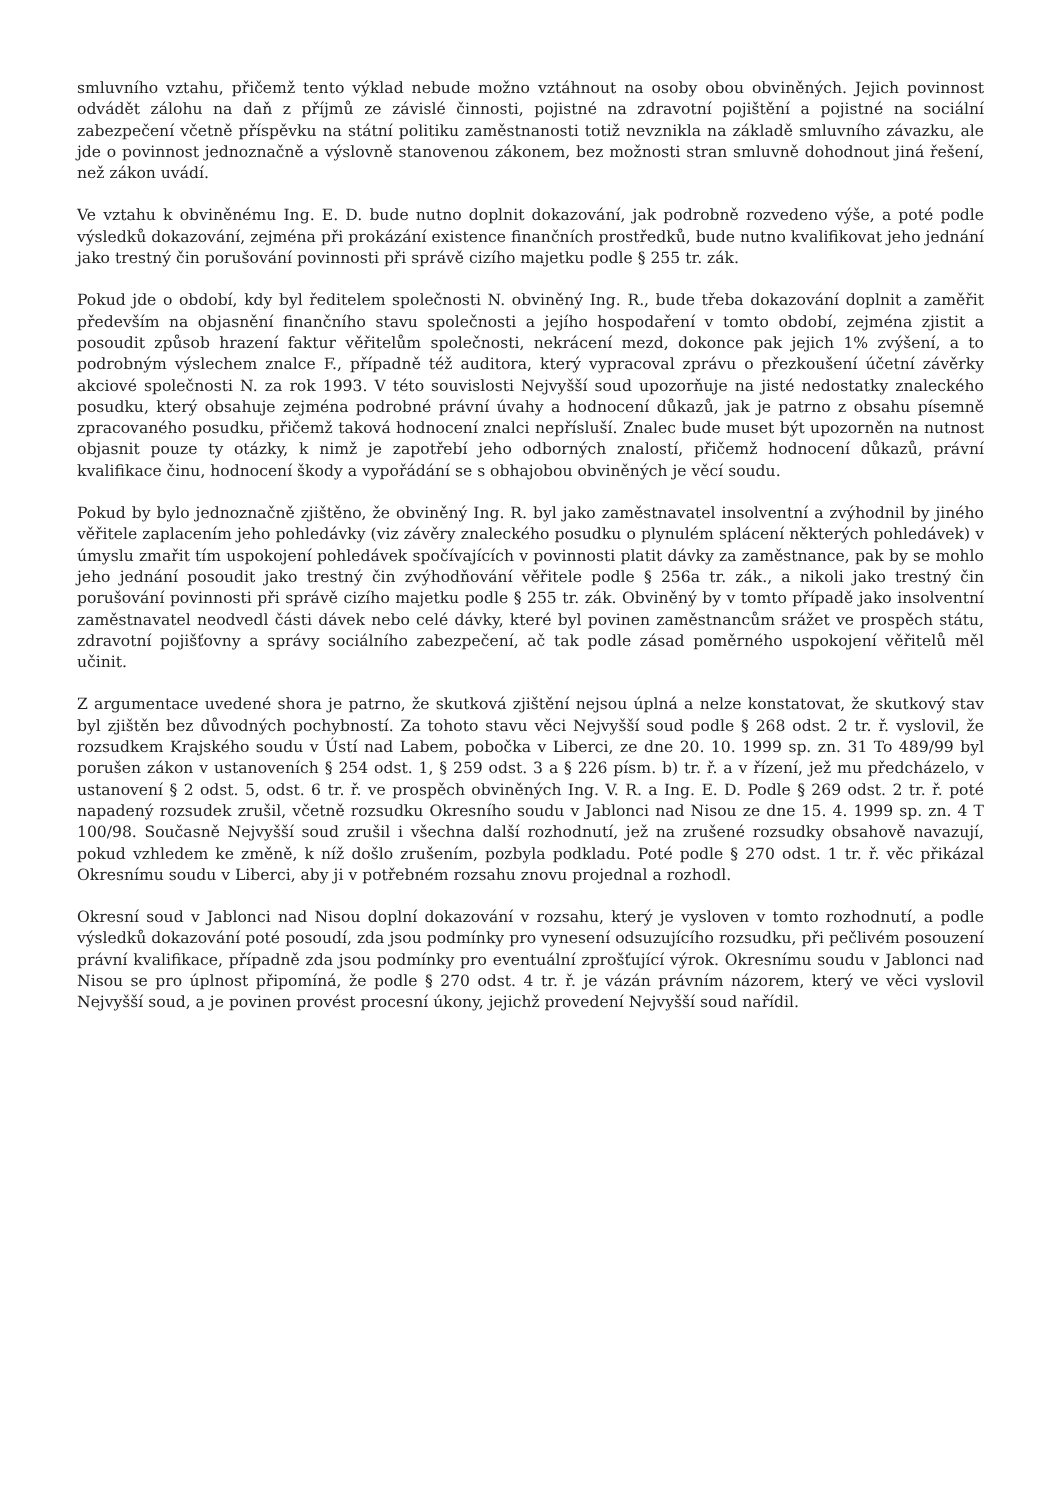smluvního vztahu, přičemž tento výklad nebude možno vztáhnout na osoby obou obviněných. Jejich povinnost odvádět zálohu na daň z příjmů ze závislé činnosti, pojistné na zdravotní pojištění a pojistné na sociální zabezpečení včetně příspěvku na státní politiku zaměstnanosti totiž nevznikla na základě smluvního závazku, ale jde o povinnost jednoznačně a výslovně stanovenou zákonem, bez možnosti stran smluvně dohodnout jiná řešení, než zákon uvádí.
Ve vztahu k obviněnému Ing. E. D. bude nutno doplnit dokazování, jak podrobně rozvedeno výše, a poté podle výsledků dokazování, zejména při prokázání existence finančních prostředků, bude nutno kvalifikovat jeho jednání jako trestný čin porušování povinnosti při správě cizího majetku podle § 255 tr. zák.
Pokud jde o období, kdy byl ředitelem společnosti N. obviněný Ing. R., bude třeba dokazování doplnit a zaměřit především na objasnění finančního stavu společnosti a jejího hospodaření v tomto období, zejména zjistit a posoudit způsob hrazení faktur věřitelům společnosti, nekrácení mezd, dokonce pak jejich 1% zvýšení, a to podrobným výslechem znalce F., případně též auditora, který vypracoval zprávu o přezkoušení účetní závěrky akciové společnosti N. za rok 1993. V této souvislosti Nejvyšší soud upozorňuje na jisté nedostatky znaleckého posudku, který obsahuje zejména podrobné právní úvahy a hodnocení důkazů, jak je patrno z obsahu písemně zpracovaného posudku, přičemž taková hodnocení znalci nepřísluší. Znalec bude muset být upozorněn na nutnost objasnit pouze ty otázky, k nimž je zapotřebí jeho odborných znalostí, přičemž hodnocení důkazů, právní kvalifikace činu, hodnocení škody a vypořádání se s obhajobou obviněných je věcí soudu.
Pokud by bylo jednoznačně zjištěno, že obviněný Ing. R. byl jako zaměstnavatel insolventní a zvýhodnil by jiného věřitele zaplacením jeho pohledávky (viz závěry znaleckého posudku o plynulém splácení některých pohledávek) v úmyslu zmařit tím uspokojení pohledávek spočívajících v povinnosti platit dávky za zaměstnance, pak by se mohlo jeho jednání posoudit jako trestný čin zvýhodňování věřitele podle § 256a tr. zák., a nikoli jako trestný čin porušování povinnosti při správě cizího majetku podle § 255 tr. zák. Obviněný by v tomto případě jako insolventní zaměstnavatel neodvedl části dávek nebo celé dávky, které byl povinen zaměstnancům srážet ve prospěch státu, zdravotní pojišťovny a správy sociálního zabezpečení, ač tak podle zásad poměrného uspokojení věřitelů měl učinit.
Z argumentace uvedené shora je patrno, že skutková zjištění nejsou úplná a nelze konstatovat, že skutkový stav byl zjištěn bez důvodných pochybností. Za tohoto stavu věci Nejvyšší soud podle § 268 odst. 2 tr. ř. vyslovil, že rozsudkem Krajského soudu v Ústí nad Labem, pobočka v Liberci, ze dne 20. 10. 1999 sp. zn. 31 To 489/99 byl porušen zákon v ustanoveních § 254 odst. 1, § 259 odst. 3 a § 226 písm. b) tr. ř. a v řízení, jež mu předcházelo, v ustanovení § 2 odst. 5, odst. 6 tr. ř. ve prospěch obviněných Ing. V. R. a Ing. E. D. Podle § 269 odst. 2 tr. ř. poté napadený rozsudek zrušil, včetně rozsudku Okresního soudu v Jablonci nad Nisou ze dne 15. 4. 1999 sp. zn. 4 T 100/98. Současně Nejvyšší soud zrušil i všechna další rozhodnutí, jež na zrušené rozsudky obsahově navazují, pokud vzhledem ke změně, k níž došlo zrušením, pozbyla podkladu. Poté podle § 270 odst. 1 tr. ř. věc přikázal Okresnímu soudu v Liberci, aby ji v potřebném rozsahu znovu projednal a rozhodl.
Okresní soud v Jablonci nad Nisou doplní dokazování v rozsahu, který je vysloven v tomto rozhodnutí, a podle výsledků dokazování poté posoudí, zda jsou podmínky pro vynesení odsuzujícího rozsudku, při pečlivém posouzení právní kvalifikace, případně zda jsou podmínky pro eventuální zprošťující výrok. Okresnímu soudu v Jablonci nad Nisou se pro úplnost připomíná, že podle § 270 odst. 4 tr. ř. je vázán právním názorem, který ve věci vyslovil Nejvyšší soud, a je povinen provést procesní úkony, jejichž provedení Nejvyšší soud nařídil.